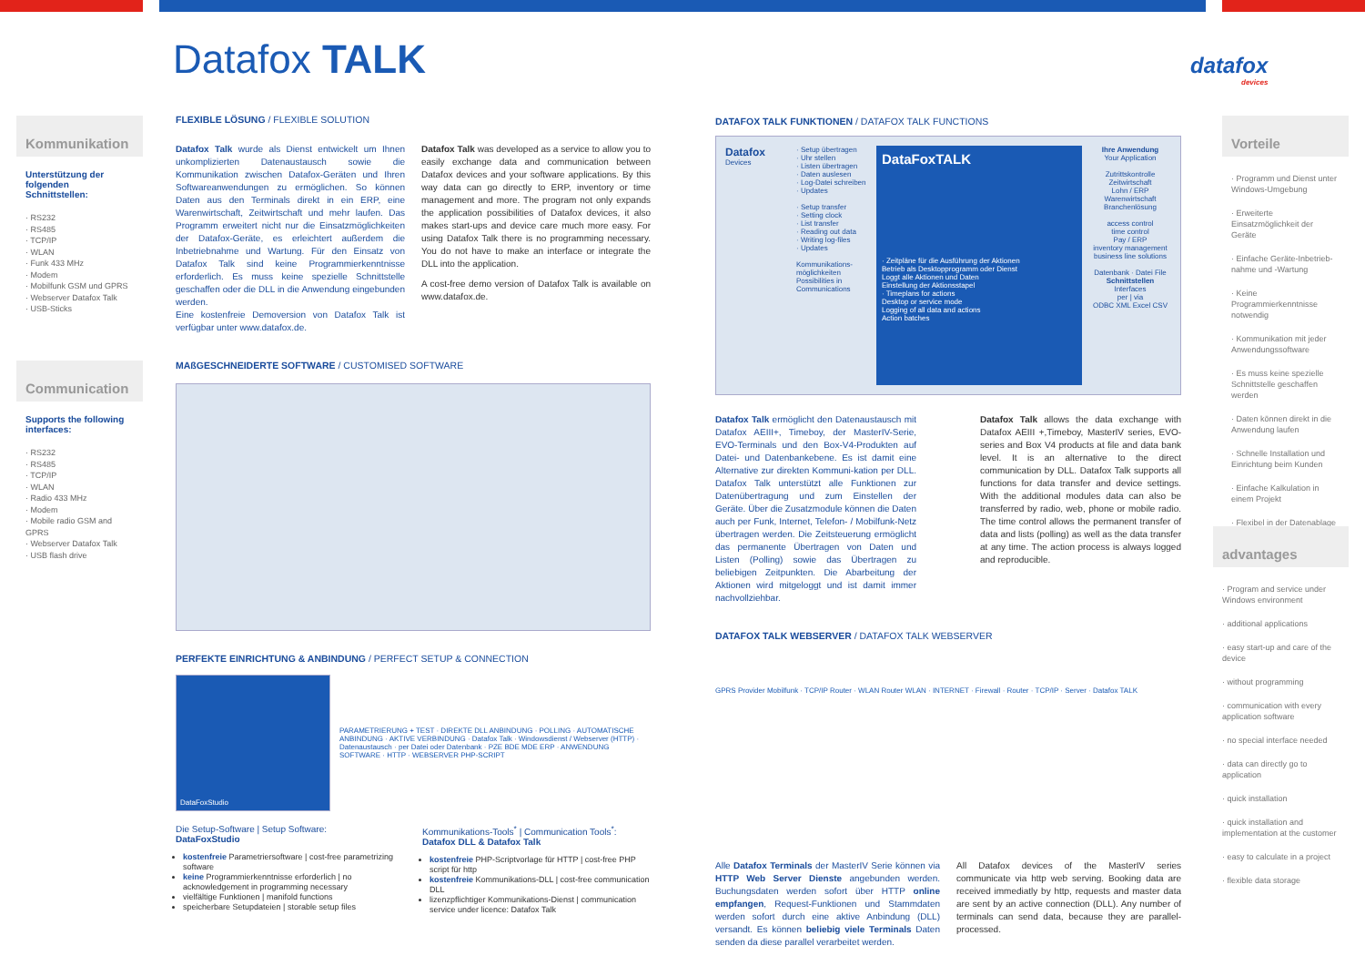Datafox TALK
datafox
devices
Kommunikation
Unterstützung der folgenden Schnittstellen:
· RS232
· RS485
· TCP/IP
· WLAN
· Funk 433 MHz
· Modem
· Mobilfunk GSM und GPRS
· Webserver Datafox Talk
· USB-Sticks
Communication
Supports the following interfaces:
· RS232
· RS485
· TCP/IP
· WLAN
· Radio 433 MHz
· Modem
· Mobile radio GSM and GPRS
· Webserver Datafox Talk
· USB flash drive
FLEXIBLE LÖSUNG / FLEXIBLE SOLUTION
Datafox Talk wurde als Dienst entwickelt um Ihnen unkomplizierten Datenaustausch sowie die Kommunikation zwischen Datafox-Geräten und Ihren Softwareanwendungen zu ermöglichen. So können Daten aus den Terminals direkt in ein ERP, eine Warenwirtschaft, Zeitwirtschaft und mehr laufen. Das Programm erweitert nicht nur die Einsatzmöglichkeiten der Datafox-Geräte, es erleichtert außerdem die Inbetriebnahme und Wartung. Für den Einsatz von Datafox Talk sind keine Programmierkenntnisse erforderlich. Es muss keine spezielle Schnittstelle geschaffen oder die DLL in die Anwendung eingebunden werden.
Eine kostenfreie Demoversion von Datafox Talk ist verfügbar unter www.datafox.de.
Datafox Talk was developed as a service to allow you to easily exchange data and communication between Datafox devices and your software applications. By this way data can go directly to ERP, inventory or time management and more. The program not only expands the application possibilities of Datafox devices, it also makes start-ups and device care much more easy. For using Datafox Talk there is no programming necessary. You do not have to make an interface or integrate the DLL into the application.
A cost-free demo version of Datafox Talk is available on www.datafox.de.
MAßGESCHNEIDERTE SOFTWARE / CUSTOMISED SOFTWARE
PERFEKTE EINRICHTUNG & ANBINDUNG / PERFECT SETUP & CONNECTION
DataFoxStudio
PARAMETRIERUNG + TEST · DIREKTE DLL ANBINDUNG · POLLING · AUTOMATISCHE ANBINDUNG · AKTIVE VERBINDUNG · Datafox Talk · Windowsdienst / Webserver (HTTP) · Datenaustausch · per Datei oder Datenbank · PZE BDE MDE ERP · ANWENDUNG SOFTWARE · HTTP · WEBSERVER PHP-SCRIPT
Die Setup-Software | Setup Software:
DataFoxStudio
kostenfreie Parametriersoftware | cost-free parametrizing software
keine Programmierkenntnisse erforderlich | no acknowledgement in programming necessary
vielfältige Funktionen | manifold functions
speicherbare Setupdateien | storable setup files
Kommunikations-Tools<sup>*</sup> | Communication Tools<sup>*</sup>:
Datafox DLL & Datafox Talk
kostenfreie PHP-Scriptvorlage für HTTP | cost-free PHP script für http
kostenfreie Kommunikations-DLL | cost-free communication DLL
lizenzpflichtiger Kommunikations-Dienst | communication service under licence: Datafox Talk
DATAFOX TALK FUNKTIONEN / DATAFOX TALK FUNCTIONS
Datafox
Devices
· Setup übertragen
· Uhr stellen
· Listen übertragen
· Daten auslesen
· Log-Datei schreiben
· Updates
· Setup transfer
· Setting clock
· List transfer
· Reading out data
· Writing log-files
· Updates
Kommunikations-möglichkeiten
Possibilities in Communications
DataFoxTALK
· Zeitpläne für die Ausführung der Aktionen
Betrieb als Desktopprogramm oder Dienst
Loggt alle Aktionen und Daten
Einstellung der Aktionsstapel
· Timeplans for actions
Desktop or service mode
Logging of all data and actions
Action batches
Ihre Anwendung
Your Application
Zutrittskontrolle
Zeitwirtschaft
Lohn / ERP
Warenwirtschaft
Branchenlösung
access control
time control
Pay / ERP
inventory management
business line solutions
Datenbank · Datei File
Schnittstellen
Interfaces
per | via
ODBC XML Excel CSV
Datafox Talk ermöglicht den Datenaustausch mit Datafox AEIII+, Timeboy, der MasterIV-Serie, EVO-Terminals und den Box-V4-Produkten auf Datei- und Datenbankebene. Es ist damit eine Alternative zur direkten Kommuni-kation per DLL. Datafox Talk unterstützt alle Funktionen zur Datenübertragung und zum Einstellen der Geräte. Über die Zusatzmodule können die Daten auch per Funk, Internet, Telefon- / Mobilfunk-Netz übertragen werden. Die Zeitsteuerung ermöglicht das permanente Übertragen von Daten und Listen (Polling) sowie das Übertragen zu beliebigen Zeitpunkten. Die Abarbeitung der Aktionen wird mitgeloggt und ist damit immer nachvollziehbar.
Datafox Talk allows the data exchange with Datafox AEIII +,Timeboy, MasterIV series, EVO-series and Box V4 products at file and data bank level. It is an alternative to the direct communication by DLL. Datafox Talk supports all functions for data transfer and device settings. With the additional modules data can also be transferred by radio, web, phone or mobile radio. The time control allows the permanent transfer of data and lists (polling) as well as the data transfer at any time. The action process is always logged and reproducible.
DATAFOX TALK WEBSERVER / DATAFOX TALK WEBSERVER
GPRS Provider Mobilfunk · TCP/IP Router · WLAN Router WLAN · INTERNET · Firewall · Router · TCP/IP · Server · Datafox TALK
Alle Datafox Terminals der MasterIV Serie können via HTTP Web Server Dienste angebunden werden. Buchungsdaten werden sofort über HTTP online empfangen, Request-Funktionen und Stammdaten werden sofort durch eine aktive Anbindung (DLL) versandt. Es können beliebig viele Terminals Daten senden da diese parallel verarbeitet werden.
All Datafox devices of the MasterIV series communicate via http web serving. Booking data are received immediatly by http, requests and master data are sent by an active connection (DLL). Any number of terminals can send data, because they are parallel-processed.
Vorteile
· Programm und Dienst unter Windows-Umgebung
· Erweiterte Einsatzmöglichkeit der Geräte
· Einfache Geräte-Inbetrieb-nahme und -Wartung
· Keine Programmierkenntnisse notwendig
· Kommunikation mit jeder Anwendungssoftware
· Es muss keine spezielle Schnittstelle geschaffen werden
· Daten können direkt in die Anwendung laufen
· Schnelle Installation und Einrichtung beim Kunden
· Einfache Kalkulation in einem Projekt
· Flexibel in der Datenablage
advantages
· Program and service under Windows environment
· additional applications
· easy start-up and care of the device
· without programming
· communication with every application software
· no special interface needed
· data can directly go to application
· quick installation
· quick installation and implementation at the customer
· easy to calculate in a project
· flexible data storage